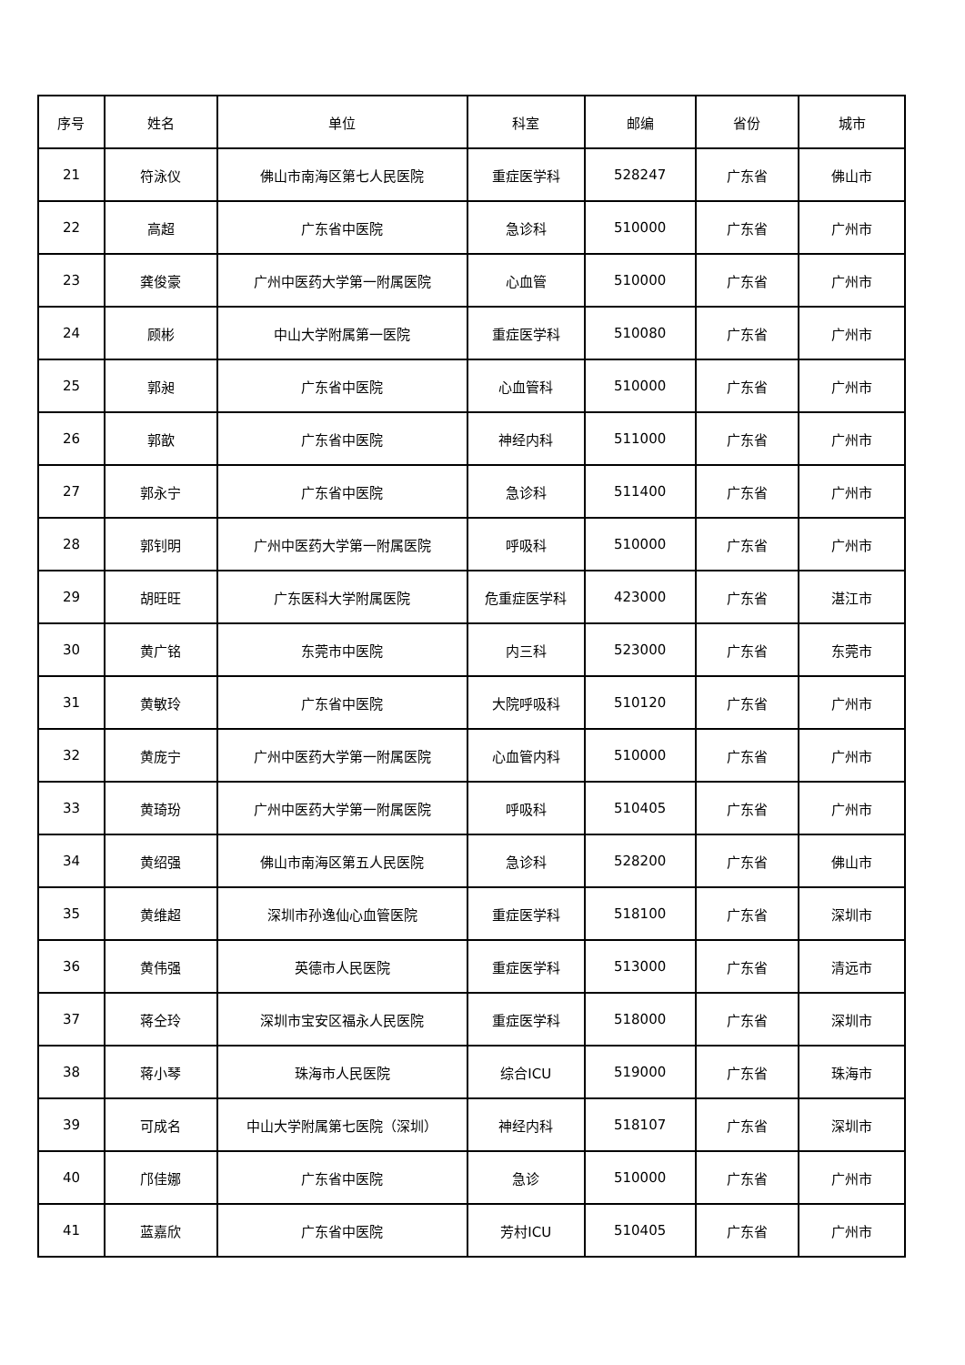| 序号 | 姓名 | 单位 | 科室 | 邮编 | 省份 | 城市 |
| --- | --- | --- | --- | --- | --- | --- |
| 21 | 符泳仪 | 佛山市南海区第七人民医院 | 重症医学科 | 528247 | 广东省 | 佛山市 |
| 22 | 高超 | 广东省中医院 | 急诊科 | 510000 | 广东省 | 广州市 |
| 23 | 龚俊豪 | 广州中医药大学第一附属医院 | 心血管 | 510000 | 广东省 | 广州市 |
| 24 | 顾彬 | 中山大学附属第一医院 | 重症医学科 | 510080 | 广东省 | 广州市 |
| 25 | 郭昶 | 广东省中医院 | 心血管科 | 510000 | 广东省 | 广州市 |
| 26 | 郭歆 | 广东省中医院 | 神经内科 | 511000 | 广东省 | 广州市 |
| 27 | 郭永宁 | 广东省中医院 | 急诊科 | 511400 | 广东省 | 广州市 |
| 28 | 郭钊明 | 广州中医药大学第一附属医院 | 呼吸科 | 510000 | 广东省 | 广州市 |
| 29 | 胡旺旺 | 广东医科大学附属医院 | 危重症医学科 | 423000 | 广东省 | 湛江市 |
| 30 | 黄广铭 | 东莞市中医院 | 内三科 | 523000 | 广东省 | 东莞市 |
| 31 | 黄敏玲 | 广东省中医院 | 大院呼吸科 | 510120 | 广东省 | 广州市 |
| 32 | 黄庞宁 | 广州中医药大学第一附属医院 | 心血管内科 | 510000 | 广东省 | 广州市 |
| 33 | 黄琦玢 | 广州中医药大学第一附属医院 | 呼吸科 | 510405 | 广东省 | 广州市 |
| 34 | 黄绍强 | 佛山市南海区第五人民医院 | 急诊科 | 528200 | 广东省 | 佛山市 |
| 35 | 黄维超 | 深圳市孙逸仙心血管医院 | 重症医学科 | 518100 | 广东省 | 深圳市 |
| 36 | 黄伟强 | 英德市人民医院 | 重症医学科 | 513000 | 广东省 | 清远市 |
| 37 | 蒋仝玲 | 深圳市宝安区福永人民医院 | 重症医学科 | 518000 | 广东省 | 深圳市 |
| 38 | 蒋小琴 | 珠海市人民医院 | 综合ICU | 519000 | 广东省 | 珠海市 |
| 39 | 可成名 | 中山大学附属第七医院（深圳） | 神经内科 | 518107 | 广东省 | 深圳市 |
| 40 | 邝佳娜 | 广东省中医院 | 急诊 | 510000 | 广东省 | 广州市 |
| 41 | 蓝嘉欣 | 广东省中医院 | 芳村ICU | 510405 | 广东省 | 广州市 |